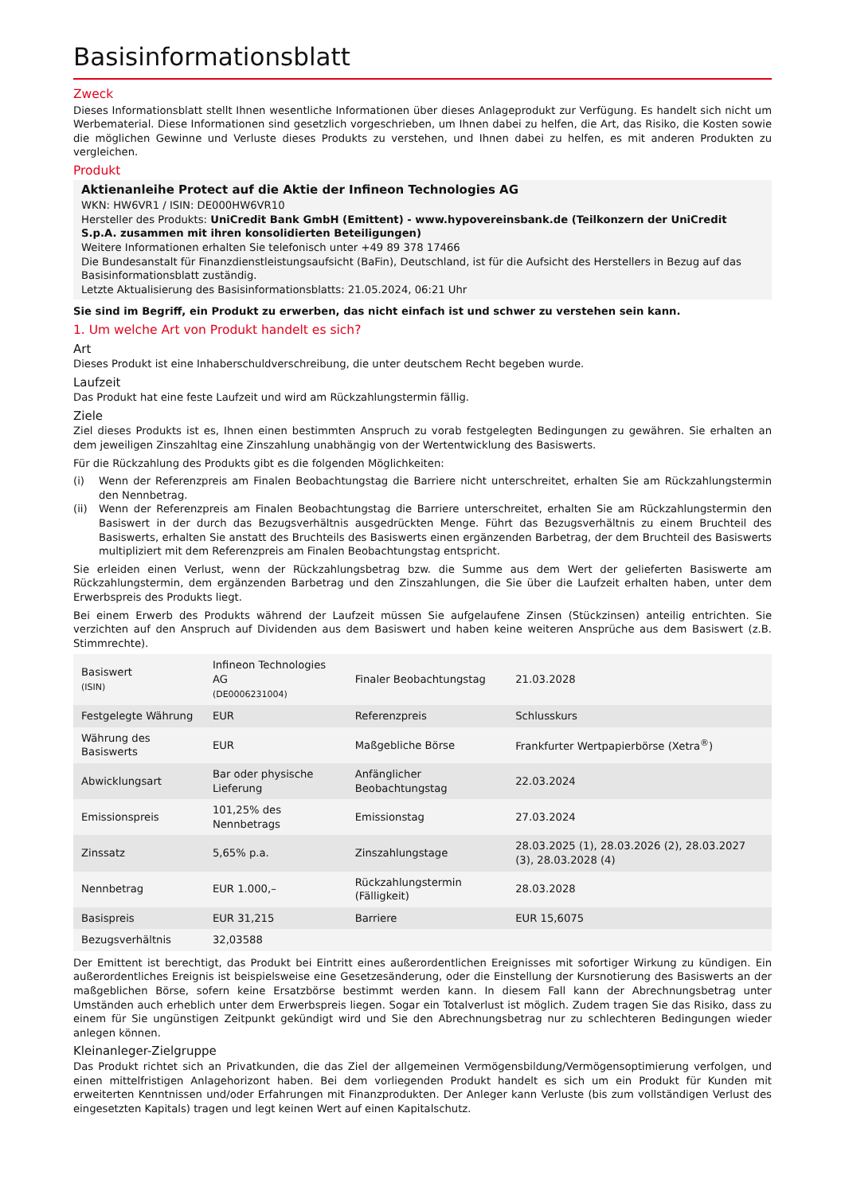Basisinformationsblatt
Zweck
Dieses Informationsblatt stellt Ihnen wesentliche Informationen über dieses Anlageprodukt zur Verfügung. Es handelt sich nicht um Werbematerial. Diese Informationen sind gesetzlich vorgeschrieben, um Ihnen dabei zu helfen, die Art, das Risiko, die Kosten sowie die möglichen Gewinne und Verluste dieses Produkts zu verstehen, und Ihnen dabei zu helfen, es mit anderen Produkten zu vergleichen.
Produkt
Aktienanleihe Protect auf die Aktie der Infineon Technologies AG
WKN: HW6VR1 / ISIN: DE000HW6VR10
Hersteller des Produkts: UniCredit Bank GmbH (Emittent) - www.hypovereinsbank.de (Teilkonzern der UniCredit S.p.A. zusammen mit ihren konsolidierten Beteiligungen)
Weitere Informationen erhalten Sie telefonisch unter +49 89 378 17466
Die Bundesanstalt für Finanzdienstleistungsaufsicht (BaFin), Deutschland, ist für die Aufsicht des Herstellers in Bezug auf das Basisinformationsblatt zuständig.
Letzte Aktualisierung des Basisinformationsblatts: 21.05.2024, 06:21 Uhr
Sie sind im Begriff, ein Produkt zu erwerben, das nicht einfach ist und schwer zu verstehen sein kann.
1. Um welche Art von Produkt handelt es sich?
Art
Dieses Produkt ist eine Inhaberschuldverschreibung, die unter deutschem Recht begeben wurde.
Laufzeit
Das Produkt hat eine feste Laufzeit und wird am Rückzahlungstermin fällig.
Ziele
Ziel dieses Produkts ist es, Ihnen einen bestimmten Anspruch zu vorab festgelegten Bedingungen zu gewähren. Sie erhalten an dem jeweiligen Zinszahltag eine Zinszahlung unabhängig von der Wertentwicklung des Basiswerts.
Für die Rückzahlung des Produkts gibt es die folgenden Möglichkeiten:
(i) Wenn der Referenzpreis am Finalen Beobachtungstag die Barriere nicht unterschreitet, erhalten Sie am Rückzahlungstermin den Nennbetrag.
(ii) Wenn der Referenzpreis am Finalen Beobachtungstag die Barriere unterschreitet, erhalten Sie am Rückzahlungstermin den Basiswert in der durch das Bezugsverhältnis ausgedrückten Menge. Führt das Bezugsverhältnis zu einem Bruchteil des Basiswerts, erhalten Sie anstatt des Bruchteils des Basiswerts einen ergänzenden Barbetrag, der dem Bruchteil des Basiswerts multipliziert mit dem Referenzpreis am Finalen Beobachtungstag entspricht.
Sie erleiden einen Verlust, wenn der Rückzahlungsbetrag bzw. die Summe aus dem Wert der gelieferten Basiswerte am Rückzahlungstermin, dem ergänzenden Barbetrag und den Zinszahlungen, die Sie über die Laufzeit erhalten haben, unter dem Erwerbspreis des Produkts liegt.
Bei einem Erwerb des Produkts während der Laufzeit müssen Sie aufgelaufene Zinsen (Stückzinsen) anteilig entrichten. Sie verzichten auf den Anspruch auf Dividenden aus dem Basiswert und haben keine weiteren Ansprüche aus dem Basiswert (z.B. Stimmrechte).
| Basiswert (ISIN) | Infineon Technologies AG (DE0006231004) | Finaler Beobachtungstag | 21.03.2028 |
| Festgelegte Währung | EUR | Referenzpreis | Schlusskurs |
| Währung des Basiswerts | EUR | Maßgebliche Börse | Frankfurter Wertpapierbörse (Xetra<sup>®</sup>) |
| Abwicklungsart | Bar oder physische Lieferung | Anfänglicher Beobachtungstag | 22.03.2024 |
| Emissionspreis | 101,25% des Nennbetrags | Emissionstag | 27.03.2024 |
| Zinssatz | 5,65% p.a. | Zinszahlungstage | 28.03.2025 (1), 28.03.2026 (2), 28.03.2027 (3), 28.03.2028 (4) |
| Nennbetrag | EUR 1.000,– | Rückzahlungstermin (Fälligkeit) | 28.03.2028 |
| Basispreis | EUR 31,215 | Barriere | EUR 15,6075 |
| Bezugsverhältnis | 32,03588 | | |
Der Emittent ist berechtigt, das Produkt bei Eintritt eines außerordentlichen Ereignisses mit sofortiger Wirkung zu kündigen. Ein außerordentliches Ereignis ist beispielsweise eine Gesetzesänderung, oder die Einstellung der Kursnotierung des Basiswerts an der maßgeblichen Börse, sofern keine Ersatzbörse bestimmt werden kann. In diesem Fall kann der Abrechnungsbetrag unter Umständen auch erheblich unter dem Erwerbspreis liegen. Sogar ein Totalverlust ist möglich. Zudem tragen Sie das Risiko, dass zu einem für Sie ungünstigen Zeitpunkt gekündigt wird und Sie den Abrechnungsbetrag nur zu schlechteren Bedingungen wieder anlegen können.
Kleinanleger-Zielgruppe
Das Produkt richtet sich an Privatkunden, die das Ziel der allgemeinen Vermögensbildung/Vermögensoptimierung verfolgen, und einen mittelfristigen Anlagehorizont haben. Bei dem vorliegenden Produkt handelt es sich um ein Produkt für Kunden mit erweiterten Kenntnissen und/oder Erfahrungen mit Finanzprodukten. Der Anleger kann Verluste (bis zum vollständigen Verlust des eingesetzten Kapitals) tragen und legt keinen Wert auf einen Kapitalschutz.